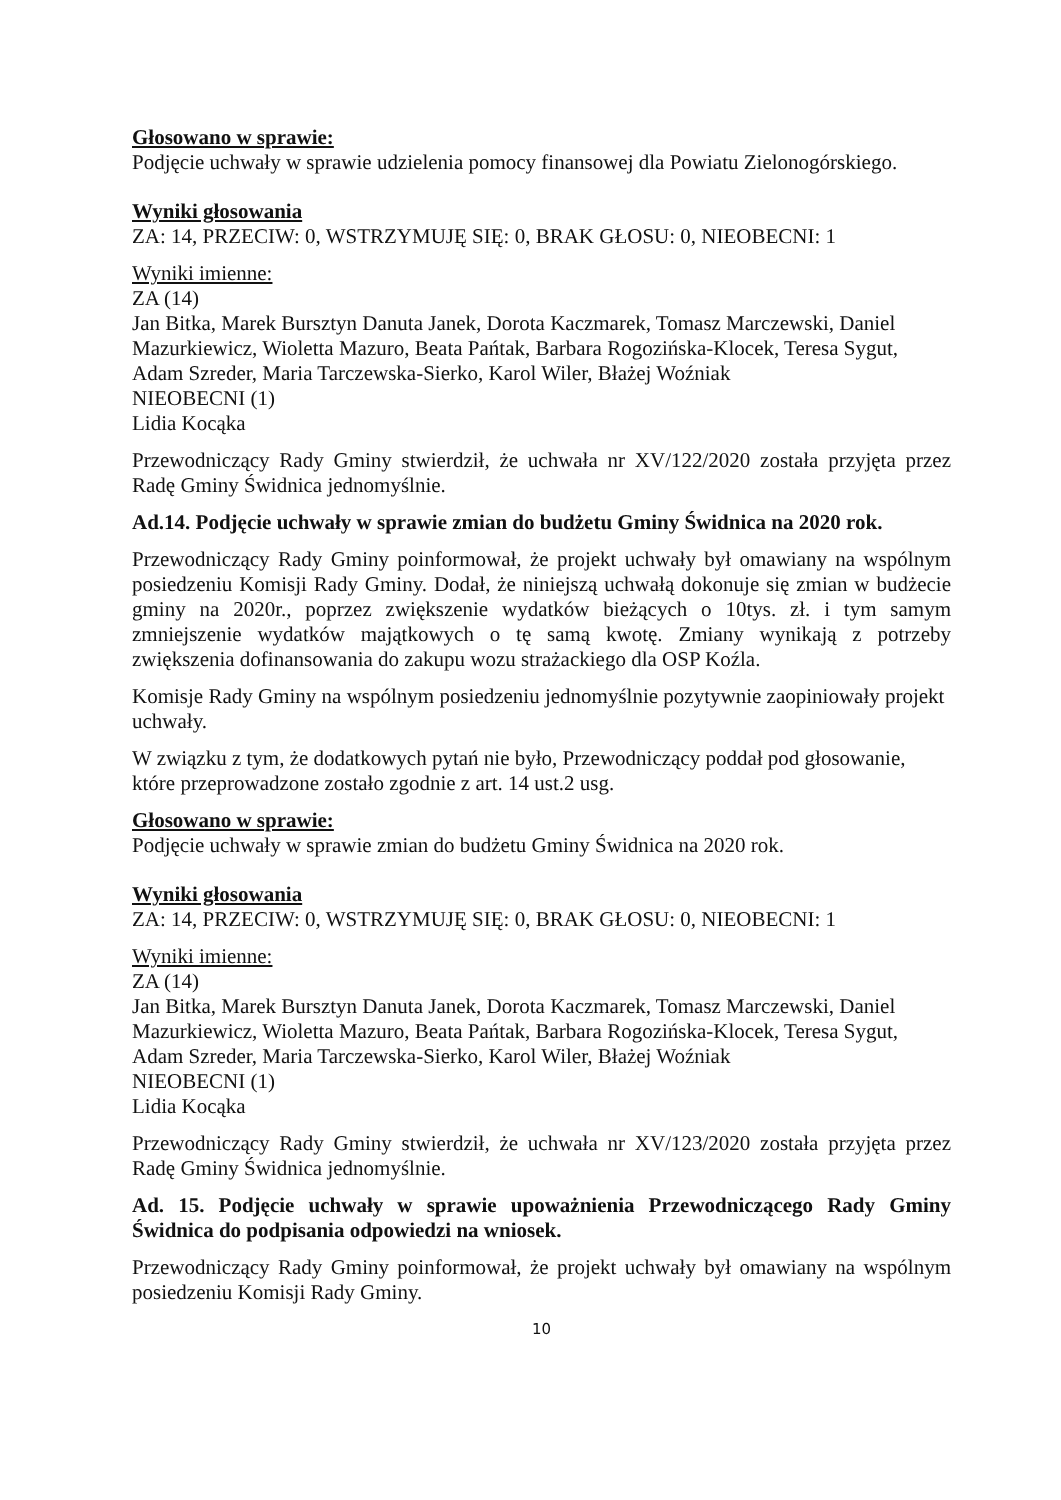Głosowano w sprawie:
Podjęcie uchwały w sprawie udzielenia pomocy finansowej dla Powiatu Zielonogórskiego.
Wyniki głosowania
ZA: 14, PRZECIW: 0, WSTRZYMUJĘ SIĘ: 0, BRAK GŁOSU: 0, NIEOBECNI: 1
Wyniki imienne:
ZA (14)
Jan Bitka, Marek Bursztyn Danuta Janek, Dorota Kaczmarek, Tomasz Marczewski, Daniel Mazurkiewicz, Wioletta Mazuro, Beata Pańtak, Barbara Rogozińska-Klocek, Teresa Sygut, Adam Szreder, Maria Tarczewska-Sierko, Karol Wiler, Błażej Woźniak
NIEOBECNI (1)
Lidia Kocąka
Przewodniczący Rady Gminy stwierdził, że uchwała nr XV/122/2020 została przyjęta przez Radę Gminy Świdnica jednomyślnie.
Ad.14. Podjęcie uchwały w sprawie zmian do budżetu Gminy Świdnica na 2020 rok.
Przewodniczący Rady Gminy poinformował, że projekt uchwały był omawiany na wspólnym posiedzeniu Komisji Rady Gminy. Dodał, że niniejszą uchwałą dokonuje się zmian w budżecie gminy na 2020r., poprzez zwiększenie wydatków bieżących o 10tys. zł. i tym samym zmniejszenie wydatków majątkowych o tę samą kwotę. Zmiany wynikają z potrzeby zwiększenia dofinansowania do zakupu wozu strażackiego dla OSP Koźla.
Komisje Rady Gminy na wspólnym posiedzeniu jednomyślnie pozytywnie zaopiniowały projekt uchwały.
W związku z tym, że dodatkowych pytań nie było, Przewodniczący poddał pod głosowanie, które przeprowadzone zostało zgodnie z art. 14 ust.2 usg.
Głosowano w sprawie:
Podjęcie uchwały w sprawie zmian do budżetu Gminy Świdnica na 2020 rok.
Wyniki głosowania
ZA: 14, PRZECIW: 0, WSTRZYMUJĘ SIĘ: 0, BRAK GŁOSU: 0, NIEOBECNI: 1
Wyniki imienne:
ZA (14)
Jan Bitka, Marek Bursztyn Danuta Janek, Dorota Kaczmarek, Tomasz Marczewski, Daniel Mazurkiewicz, Wioletta Mazuro, Beata Pańtak, Barbara Rogozińska-Klocek, Teresa Sygut, Adam Szreder, Maria Tarczewska-Sierko, Karol Wiler, Błażej Woźniak
NIEOBECNI (1)
Lidia Kocąka
Przewodniczący Rady Gminy stwierdził, że uchwała nr XV/123/2020 została przyjęta przez Radę Gminy Świdnica jednomyślnie.
Ad. 15. Podjęcie uchwały w sprawie upoważnienia Przewodniczącego Rady Gminy Świdnica do podpisania odpowiedzi na wniosek.
Przewodniczący Rady Gminy poinformował, że projekt uchwały był omawiany na wspólnym posiedzeniu Komisji Rady Gminy.
10